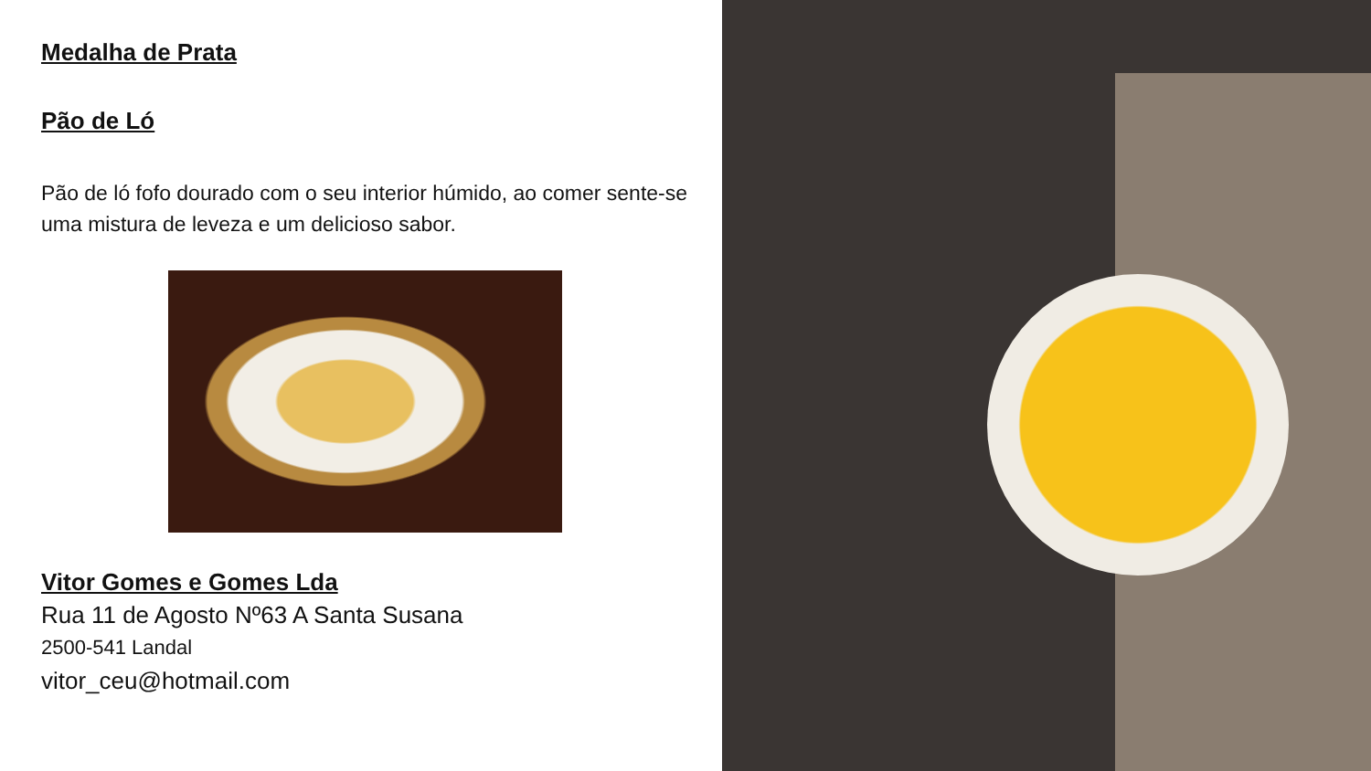Medalha de Prata
Pão de Ló
Pão de ló fofo dourado com o seu interior húmido, ao comer sente-se uma mistura de leveza e um delicioso sabor.
Vitor Gomes e Gomes Lda
Rua 11 de Agosto Nº63 A Santa Susana
2500-541 Landal
vitor_ceu@hotmail.com